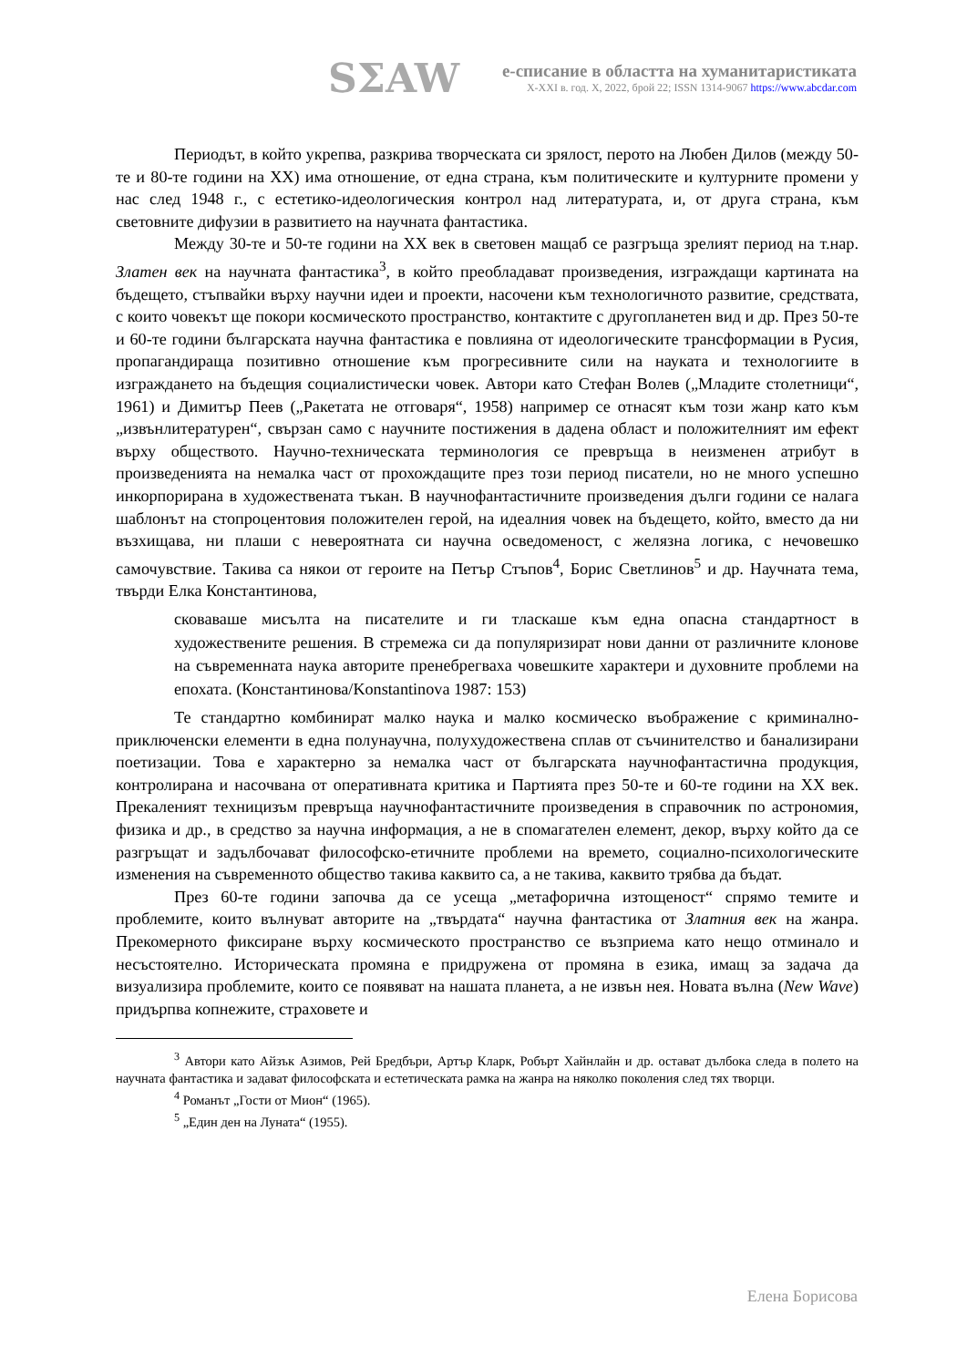SΣAW
е-списание в областта на хуманитаристиката
X-XXI в. год. X, 2022, брой 22; ISSN 1314-9067 https://www.abcdar.com
Периодът, в който укрепва, разкрива творческата си зрялост, перото на Любен Дилов (между 50-те и 80-те години на ХХ) има отношение, от една страна, към политическите и културните промени у нас след 1948 г., с естетико-идеологическия контрол над литературата, и, от друга страна, към световните дифузии в развитието на научната фантастика.
Между 30-те и 50-те години на ХХ век в световен мащаб се разгръща зрелият период на т.нар. Златен век на научната фантастика<sup>3</sup>, в който преобладават произведения, изграждащи картината на бъдещето, стъпвайки върху научни идеи и проекти, насочени към технологичното развитие, средствата, с които човекът ще покори космическото пространство, контактите с другопланетен вид и др. През 50-те и 60-те години българската научна фантастика е повлияна от идеологическите трансформации в Русия, пропагандираща позитивно отношение към прогресивните сили на науката и технологиите в изграждането на бъдещия социалистически човек. Автори като Стефан Волев („Младите столетници“, 1961) и Димитър Пеев („Ракетата не отговаря“, 1958) например се отнасят към този жанр като към „извънлитературен“, свързан само с научните постижения в дадена област и положителният им ефект върху обществото. Научно-техническата терминология се превръща в неизменен атрибут в произведенията на немалка част от прохождащите през този период писатели, но не много успешно инкорпорирана в художествената тъкан. В научнофантастичните произведения дълги години се налага шаблонът на стопроцентовия положителен герой, на идеалния човек на бъдещето, който, вместо да ни възхищава, ни плаши с невероятната си научна осведоменост, с желязна логика, с нечовешко самочувствие. Такива са някои от героите на Петър Стъпов<sup>4</sup>, Борис Светлинов<sup>5</sup> и др. Научната тема, твърди Елка Константинова,
сковаваше мисълта на писателите и ги тласкаше към една опасна стандартност в художествените решения. В стремежа си да популяризират нови данни от различните клонове на съвременната наука авторите пренебрегваха човешките характери и духовните проблеми на епохата. (Константинова/Konstantinova 1987: 153)
Те стандартно комбинират малко наука и малко космическо въображение с криминално-приключенски елементи в една полунаучна, полухудожествена сплав от съчинителство и банализирани поетизации. Това е характерно за немалка част от българската научнофантастична продукция, контролирана и насочвана от оперативната критика и Партията през 50-те и 60-те години на ХХ век. Прекаленият техницизъм превръща научнофантастичните произведения в справочник по астрономия, физика и др., в средство за научна информация, а не в спомагателен елемент, декор, върху който да се разгръщат и задълбочават философско-етичните проблеми на времето, социално-психологическите изменения на съвременното общество такива каквито са, а не такива, каквито трябва да бъдат.
През 60-те години започва да се усеща „метафорична изтощеност“ спрямо темите и проблемите, които вълнуват авторите на „твърдата“ научна фантастика от Златния век на жанра. Прекомерното фиксиране върху космическото пространство се възприема като нещо отминало и несъстоятелно. Историческата промяна е придружена от промяна в езика, имащ за задача да визуализира проблемите, които се появяват на нашата планета, а не извън нея. Новата вълна (New Wave) придърпва копнежите, страховете и
<sup>3</sup> Автори като Айзък Азимов, Рей Бредбъри, Артър Кларк, Робърт Хайнлайн и др. остават дълбока следа в полето на научната фантастика и задават философската и естетическата рамка на жанра на няколко поколения след тях творци.
<sup>4</sup> Романът „Гости от Мион“ (1965).
<sup>5</sup> „Един ден на Луната“ (1955).
Елена Борисова